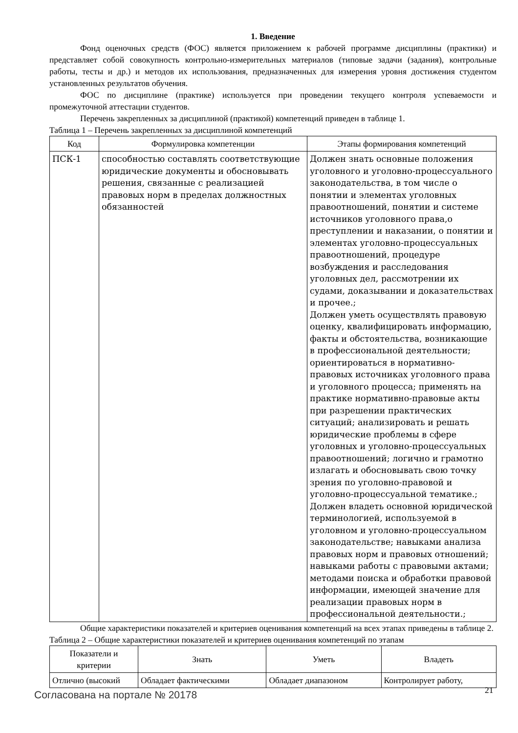1. Введение
Фонд оценочных средств (ФОС) является приложением к рабочей программе дисциплины (практики) и представляет собой совокупность контрольно-измерительных материалов (типовые задачи (задания), контрольные работы, тесты и др.) и методов их использования, предназначенных для измерения уровня достижения студентом установленных результатов обучения.
ФОС по дисциплине (практике) используется при проведении текущего контроля успеваемости и промежуточной аттестации студентов.
Перечень закрепленных за дисциплиной (практикой) компетенций приведен в таблице 1.
Таблица 1 – Перечень закрепленных за дисциплиной компетенций
| Код | Формулировка компетенции | Этапы формирования компетенций |
| --- | --- | --- |
| ПСК-1 | способностью составлять соответствующие юридические документы и обосновывать решения, связанные с реализацией правовых норм в пределах должностных обязанностей | Должен знать основные положения уголовного и уголовно-процессуального законодательства, в том числе о понятии и элементах уголовных правоотношений, понятии и системе источников уголовного права,о преступлении и наказании, о понятии и элементах уголовно-процессуальных правоотношений, процедуре возбуждения и расследования уголовных дел, рассмотрении их судами, доказывании и доказательствах и прочее.; Должен уметь осуществлять правовую оценку, квалифицировать информацию, факты и обстоятельства, возникающие в профессиональной деятельности; ориентироваться в нормативно-правовых источниках уголовного права и уголовного процесса; применять на практике нормативно-правовые акты при разрешении практических ситуаций; анализировать и решать юридические проблемы в сфере уголовных и уголовно-процессуальных правоотношений; логично и грамотно излагать и обосновывать свою точку зрения по уголовно-правовой и уголовно-процессуальной тематике.; Должен владеть основной юридической терминологией, используемой в уголовном и уголовно-процессуальном законодательстве; навыками анализа правовых норм и правовых отношений; навыками работы с правовыми актами; методами поиска и обработки правовой информации, имеющей значение для реализации правовых норм в профессиональной деятельности.; |
Общие характеристики показателей и критериев оценивания компетенций на всех этапах приведены в таблице 2.
Таблица 2 – Общие характеристики показателей и критериев оценивания компетенций по этапам
| Показатели и критерии | Знать | Уметь | Владеть |
| --- | --- | --- | --- |
| Отлично (высокий | Обладает фактическими | Обладает диапазоном | Контролирует работу, |
Согласована на портале № 20178 21